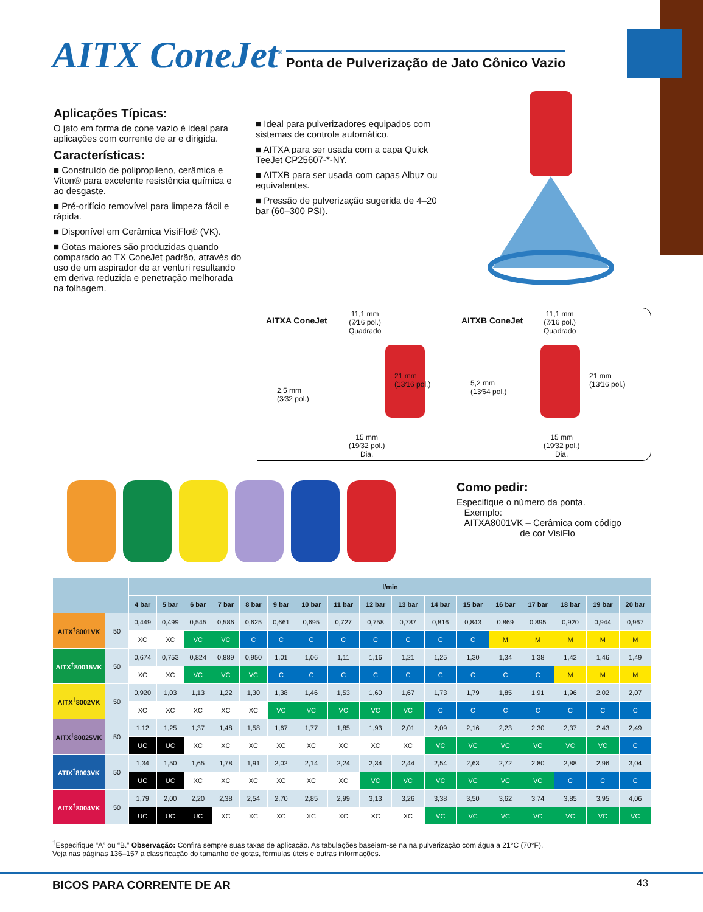AITX ConeJet<sup>®</sup> Ponta de Pulverização de Jato Cônico Vazio
Aplicações Típicas:
O jato em forma de cone vazio é ideal para aplicações com corrente de ar e dirigida.
Características:
■ Construído de polipropileno, cerâmica e Viton® para excelente resistência química e ao desgaste.
■ Pré-orifício removível para limpeza fácil e rápida.
■ Disponível em Cerâmica VisiFlo® (VK).
■ Gotas maiores são produzidas quando comparado ao TX ConeJet padrão, através do uso de um aspirador de ar venturi resultando em deriva reduzida e penetração melhorada na folhagem.
■ Ideal para pulverizadores equipados com sistemas de controle automático.
■ AITXA para ser usada com a capa Quick TeeJet CP25607-*-NY.
■ AITXB para ser usada com capas Albuz ou equivalentes.
■ Pressão de pulverização sugerida de 4–20 bar (60–300 PSI).
AITXA ConeJet
11,1 mm
(7⁄16 pol.)
Quadrado
21 mm
(13⁄16 pol.)
2,5 mm
(3⁄32 pol.)
15 mm
(19⁄32 pol.)
Dia.
AITXB ConeJet
11,1 mm
(7⁄16 pol.)
Quadrado
21 mm
(13⁄16 pol.)
5,2 mm
(13⁄64 pol.)
15 mm
(19⁄32 pol.)
Dia.
Como pedir:
Especifique o número da ponta.
Exemplo:
AITXA8001VK – Cerâmica com código
de cor VisiFlo
| | | l/min | | | | | | | | | | | | | | | | |
| --- | --- | --- | --- | --- | --- | --- | --- | --- | --- | --- | --- | --- | --- | --- | --- | --- | --- | --- |
| | | 4 bar | 5 bar | 6 bar | 7 bar | 8 bar | 9 bar | 10 bar | 11 bar | 12 bar | 13 bar | 14 bar | 15 bar | 16 bar | 17 bar | 18 bar | 19 bar | 20 bar |
| AITX<sup>†</sup>8001VK | 50 | 0,449 | 0,499 | 0,545 | 0,586 | 0,625 | 0,661 | 0,695 | 0,727 | 0,758 | 0,787 | 0,816 | 0,843 | 0,869 | 0,895 | 0,920 | 0,944 | 0,967 |
| | | XC | XC | VC | VC | C | C | C | C | C | C | C | C | M | M | M | M | M |
| AITX<sup>†</sup>80015VK | 50 | 0,674 | 0,753 | 0,824 | 0,889 | 0,950 | 1,01 | 1,06 | 1,11 | 1,16 | 1,21 | 1,25 | 1,30 | 1,34 | 1,38 | 1,42 | 1,46 | 1,49 |
| | | XC | XC | VC | VC | VC | C | C | C | C | C | C | C | C | C | M | M | M |
| AITX<sup>†</sup>8002VK | 50 | 0,920 | 1,03 | 1,13 | 1,22 | 1,30 | 1,38 | 1,46 | 1,53 | 1,60 | 1,67 | 1,73 | 1,79 | 1,85 | 1,91 | 1,96 | 2,02 | 2,07 |
| | | XC | XC | XC | XC | XC | VC | VC | VC | VC | VC | C | C | C | C | C | C | C |
| AITX<sup>†</sup>80025VK | 50 | 1,12 | 1,25 | 1,37 | 1,48 | 1,58 | 1,67 | 1,77 | 1,85 | 1,93 | 2,01 | 2,09 | 2,16 | 2,23 | 2,30 | 2,37 | 2,43 | 2,49 |
| | | UC | UC | XC | XC | XC | XC | XC | XC | XC | XC | VC | VC | VC | VC | VC | VC | C |
| ATIX<sup>†</sup>8003VK | 50 | 1,34 | 1,50 | 1,65 | 1,78 | 1,91 | 2,02 | 2,14 | 2,24 | 2,34 | 2,44 | 2,54 | 2,63 | 2,72 | 2,80 | 2,88 | 2,96 | 3,04 |
| | | UC | UC | XC | XC | XC | XC | XC | XC | VC | VC | VC | VC | VC | VC | C | C | C |
| AITX<sup>†</sup>8004VK | 50 | 1,79 | 2,00 | 2,20 | 2,38 | 2,54 | 2,70 | 2,85 | 2,99 | 3,13 | 3,26 | 3,38 | 3,50 | 3,62 | 3,74 | 3,85 | 3,95 | 4,06 |
| | | UC | UC | UC | XC | XC | XC | XC | XC | XC | XC | VC | VC | VC | VC | VC | VC | VC |
<sup>†</sup> Especifique “A” ou “B.” Observação: Confira sempre suas taxas de aplicação. As tabulações baseiam-se na na pulverização com água a 21°C (70°F).
Veja nas páginas 136–157 a classificação do tamanho de gotas, fórmulas úteis e outras informações.
BICOS PARA CORRENTE DE AR 43